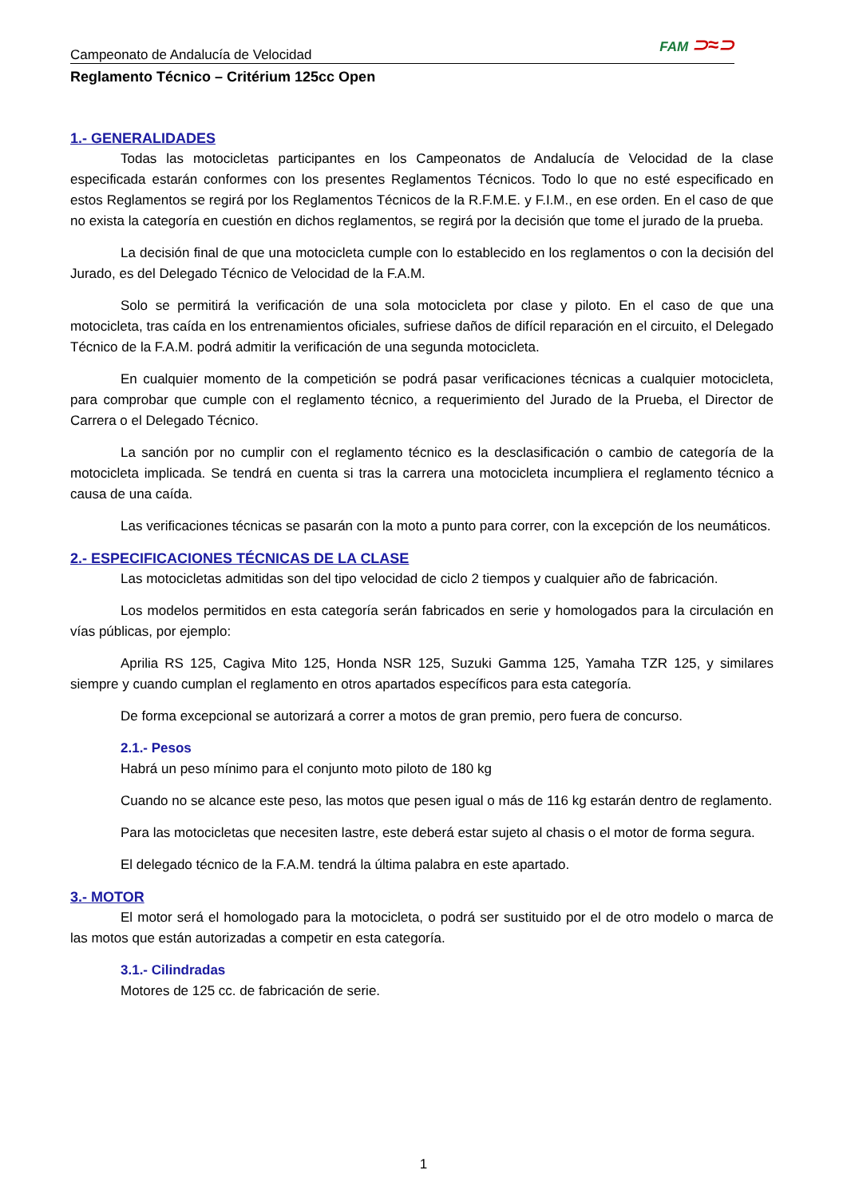Campeonato de Andalucía de Velocidad FAM ⊃≈⊃
Reglamento Técnico – Critérium 125cc Open
1.- GENERALIDADES
Todas las motocicletas participantes en los Campeonatos de Andalucía de Velocidad de la clase especificada estarán conformes con los presentes Reglamentos Técnicos. Todo lo que no esté especificado en estos Reglamentos se regirá por los Reglamentos Técnicos de la R.F.M.E. y F.I.M., en ese orden. En el caso de que no exista la categoría en cuestión en dichos reglamentos, se regirá por la decisión que tome el jurado de la prueba.
La decisión final de que una motocicleta cumple con lo establecido en los reglamentos o con la decisión del Jurado, es del Delegado Técnico de Velocidad de la F.A.M.
Solo se permitirá la verificación de una sola motocicleta por clase y piloto. En el caso de que una motocicleta, tras caída en los entrenamientos oficiales, sufriese daños de difícil reparación en el circuito, el Delegado Técnico de la F.A.M. podrá admitir la verificación de una segunda motocicleta.
En cualquier momento de la competición se podrá pasar verificaciones técnicas a cualquier motocicleta, para comprobar que cumple con el reglamento técnico, a requerimiento del Jurado de la Prueba, el Director de Carrera o el Delegado Técnico.
La sanción por no cumplir con el reglamento técnico es la desclasificación o cambio de categoría de la motocicleta implicada. Se tendrá en cuenta si tras la carrera una motocicleta incumpliera el reglamento técnico a causa de una caída.
Las verificaciones técnicas se pasarán con la moto a punto para correr, con la excepción de los neumáticos.
2.- ESPECIFICACIONES TÉCNICAS DE LA CLASE
Las motocicletas admitidas son del tipo velocidad de ciclo 2 tiempos y cualquier año de fabricación.
Los modelos permitidos en esta categoría serán fabricados en serie y homologados para la circulación en vías públicas, por ejemplo:
Aprilia RS 125, Cagiva Mito 125, Honda NSR 125, Suzuki Gamma 125, Yamaha TZR 125, y similares siempre y cuando cumplan el reglamento en otros apartados específicos para esta categoría.
De forma excepcional se autorizará a correr a motos de gran premio, pero fuera de concurso.
2.1.- Pesos
Habrá un peso mínimo para el conjunto moto piloto de 180 kg
Cuando no se alcance este peso, las motos que pesen igual o más de 116 kg estarán dentro de reglamento.
Para las motocicletas que necesiten lastre, este deberá estar sujeto al chasis o el motor de forma segura.
El delegado técnico de la F.A.M. tendrá la última palabra en este apartado.
3.- MOTOR
El motor será el homologado para la motocicleta, o podrá ser sustituido por el de otro modelo o marca de las motos que están autorizadas a competir en esta categoría.
3.1.- Cilindradas
Motores de 125 cc. de fabricación de serie.
1